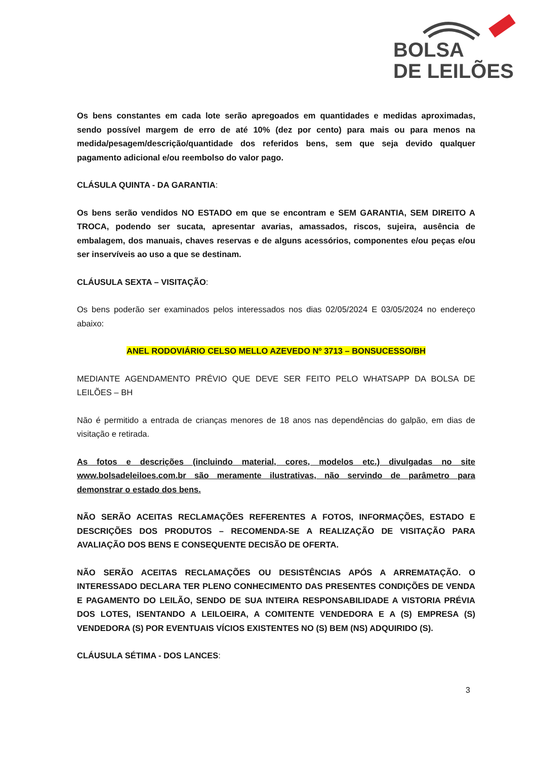BOLSA
DE LEILÕES
Os bens constantes em cada lote serão apregoados em quantidades e medidas aproximadas, sendo possível margem de erro de até 10% (dez por cento) para mais ou para menos na medida/pesagem/descrição/quantidade dos referidos bens, sem que seja devido qualquer pagamento adicional e/ou reembolso do valor pago.
CLÁSULA QUINTA - DA GARANTIA:
Os bens serão vendidos NO ESTADO em que se encontram e SEM GARANTIA, SEM DIREITO A TROCA, podendo ser sucata, apresentar avarias, amassados, riscos, sujeira, ausência de embalagem, dos manuais, chaves reservas e de alguns acessórios, componentes e/ou peças e/ou ser inservíveis ao uso a que se destinam.
CLÁUSULA SEXTA – VISITAÇÃO:
Os bens poderão ser examinados pelos interessados nos dias 02/05/2024 E 03/05/2024 no endereço abaixo:
ANEL RODOVIÁRIO CELSO MELLO AZEVEDO Nº 3713 – BONSUCESSO/BH
MEDIANTE AGENDAMENTO PRÉVIO QUE DEVE SER FEITO PELO WHATSAPP DA BOLSA DE LEILÕES – BH
Não é permitido a entrada de crianças menores de 18 anos nas dependências do galpão, em dias de visitação e retirada.
As fotos e descrições (incluindo material, cores, modelos etc.) divulgadas no site www.bolsadeleiloes.com.br são meramente ilustrativas, não servindo de parâmetro para demonstrar o estado dos bens.
NÃO SERÃO ACEITAS RECLAMAÇÕES REFERENTES A FOTOS, INFORMAÇÕES, ESTADO E DESCRIÇÕES DOS PRODUTOS – RECOMENDA-SE A REALIZAÇÃO DE VISITAÇÃO PARA AVALIAÇÃO DOS BENS E CONSEQUENTE DECISÃO DE OFERTA.
NÃO SERÃO ACEITAS RECLAMAÇÕES OU DESISTÊNCIAS APÓS A ARREMATAÇÃO. O INTERESSADO DECLARA TER PLENO CONHECIMENTO DAS PRESENTES CONDIÇÕES DE VENDA E PAGAMENTO DO LEILÃO, SENDO DE SUA INTEIRA RESPONSABILIDADE A VISTORIA PRÉVIA DOS LOTES, ISENTANDO A LEILOEIRA, A COMITENTE VENDEDORA E A (S) EMPRESA (S) VENDEDORA (S) POR EVENTUAIS VÍCIOS EXISTENTES NO (S) BEM (NS) ADQUIRIDO (S).
CLÁUSULA SÉTIMA - DOS LANCES:
3